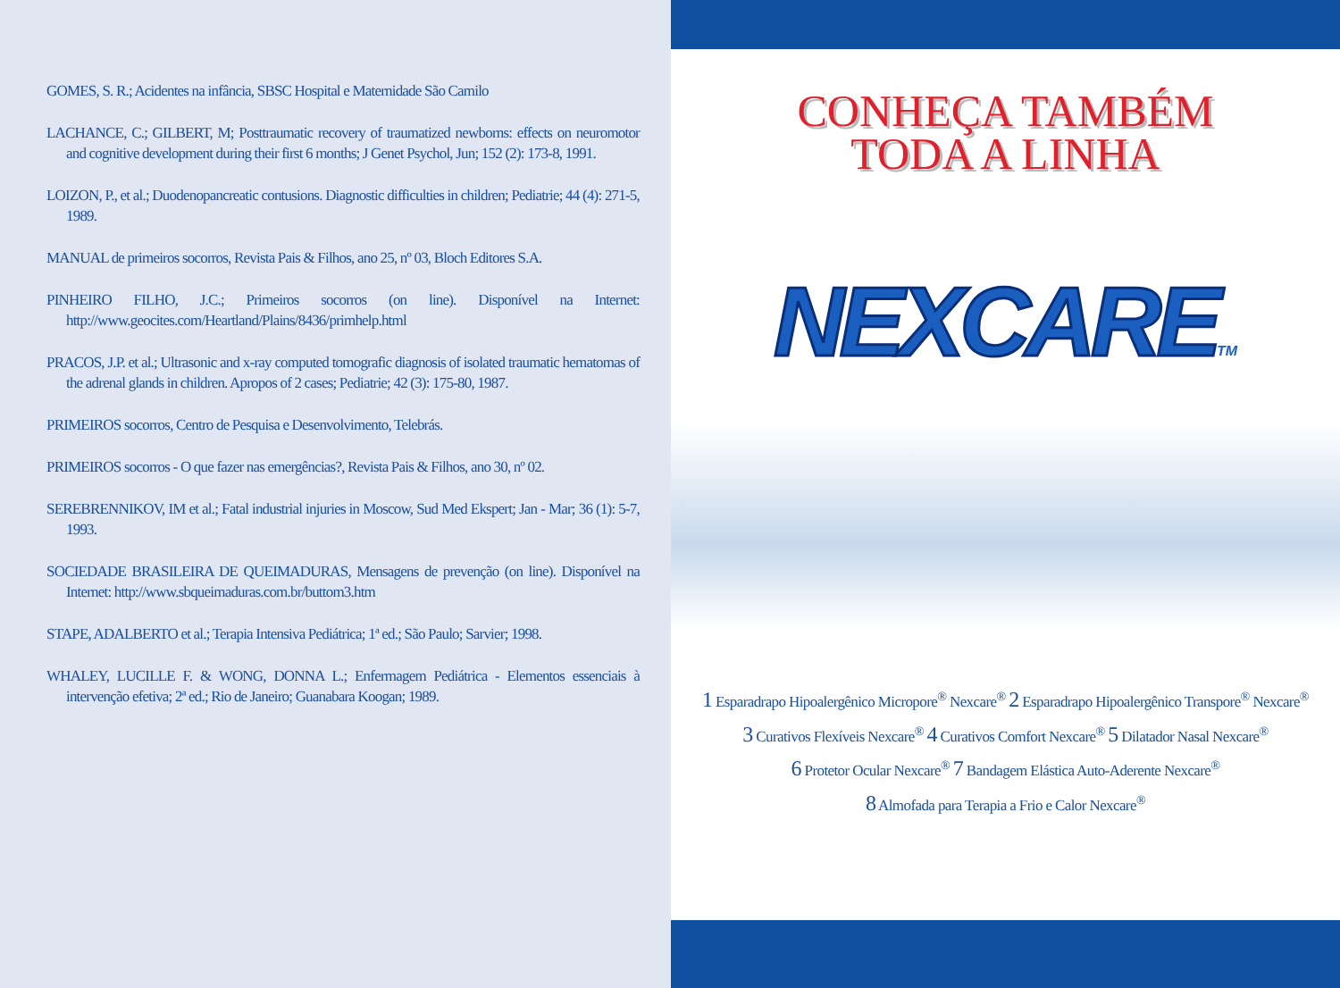GOMES, S. R.; Acidentes na infância, SBSC Hospital e Maternidade São Camilo
LACHANCE, C.; GILBERT, M; Posttraumatic recovery of traumatized newborns: effects on neuromotor and cognitive development during their first 6 months; J Genet Psychol, Jun; 152 (2): 173-8, 1991.
LOIZON, P., et al.; Duodenopancreatic contusions. Diagnostic difficulties in children; Pediatrie; 44 (4): 271-5, 1989.
MANUAL de primeiros socorros, Revista Pais & Filhos, ano 25, nº 03, Bloch Editores S.A.
PINHEIRO FILHO, J.C.; Primeiros socorros (on line). Disponível na Internet: http://www.geocites.com/Heartland/Plains/8436/primhelp.html
PRACOS, J.P. et al.; Ultrasonic and x-ray computed tomografic diagnosis of isolated traumatic hematomas of the adrenal glands in children. Apropos of 2 cases; Pediatrie; 42 (3): 175-80, 1987.
PRIMEIROS socorros, Centro de Pesquisa e Desenvolvimento, Telebrás.
PRIMEIROS socorros - O que fazer nas emergências?, Revista Pais & Filhos, ano 30, nº 02.
SEREBRENNIKOV, IM et al.; Fatal industrial injuries in Moscow, Sud Med Ekspert; Jan - Mar; 36 (1): 5-7, 1993.
SOCIEDADE BRASILEIRA DE QUEIMADURAS, Mensagens de prevenção (on line). Disponível na Internet: http://www.sbqueimaduras.com.br/buttom3.htm
STAPE, ADALBERTO et al.; Terapia Intensiva Pediátrica; 1ª ed.; São Paulo; Sarvier; 1998.
WHALEY, LUCILLE F. & WONG, DONNA L.; Enfermagem Pediátrica - Elementos essenciais à intervenção efetiva; 2ª ed.; Rio de Janeiro; Guanabara Koogan; 1989.
CONHEÇA TAMBÉM
TODA A LINHA
NEXCARETM
1 Esparadrapo Hipoalergênico Micropore<sup>®</sup> Nexcare<sup>®</sup> 2 Esparadrapo Hipoalergênico Transpore<sup>®</sup> Nexcare<sup>®</sup>
3 Curativos Flexíveis Nexcare<sup>®</sup> 4 Curativos Comfort Nexcare<sup>®</sup> 5 Dilatador Nasal Nexcare<sup>®</sup>
6 Protetor Ocular Nexcare<sup>®</sup> 7 Bandagem Elástica Auto-Aderente Nexcare<sup>®</sup>
8 Almofada para Terapia a Frio e Calor Nexcare<sup>®</sup>